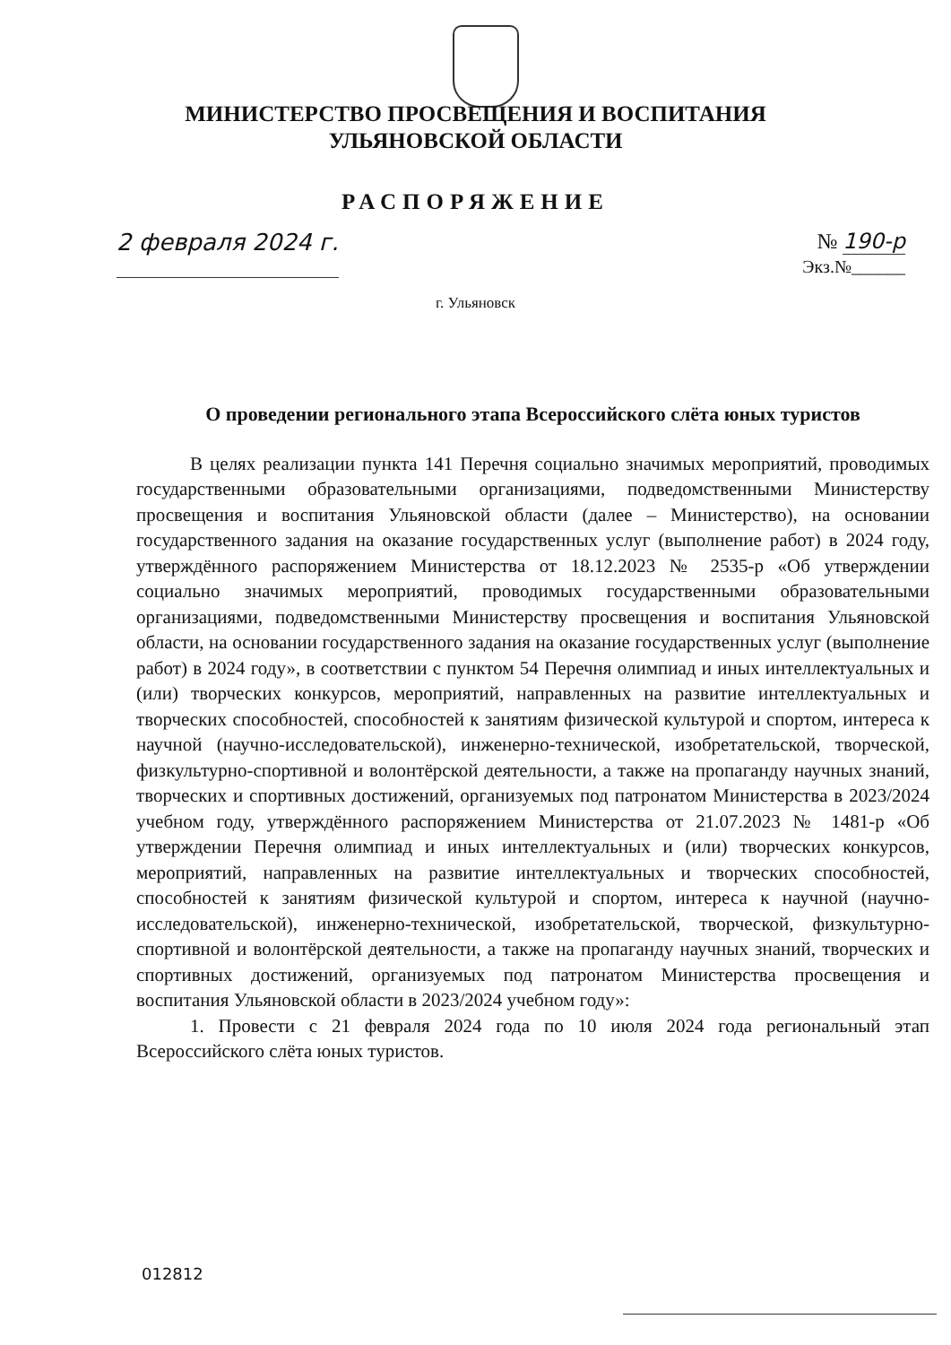МИНИСТЕРСТВО ПРОСВЕЩЕНИЯ И ВОСПИТАНИЯ
УЛЬЯНОВСКОЙ ОБЛАСТИ
РАСПОРЯЖЕНИЕ
2 февраля 2024 г. № 190-р
Экз.№______
г. Ульяновск
О проведении регионального этапа Всероссийского слёта юных туристов
В целях реализации пункта 141 Перечня социально значимых мероприятий, проводимых государственными образовательными организациями, подведомственными Министерству просвещения и воспитания Ульяновской области (далее – Министерство), на основании государственного задания на оказание государственных услуг (выполнение работ) в 2024 году, утверждённого распоряжением Министерства от 18.12.2023 № 2535-р «Об утверждении социально значимых мероприятий, проводимых государственными образовательными организациями, подведомственными Министерству просвещения и воспитания Ульяновской области, на основании государственного задания на оказание государственных услуг (выполнение работ) в 2024 году», в соответствии с пунктом 54 Перечня олимпиад и иных интеллектуальных и (или) творческих конкурсов, мероприятий, направленных на развитие интеллектуальных и творческих способностей, способностей к занятиям физической культурой и спортом, интереса к научной (научно-исследовательской), инженерно-технической, изобретательской, творческой, физкультурно-спортивной и волонтёрской деятельности, а также на пропаганду научных знаний, творческих и спортивных достижений, организуемых под патронатом Министерства в 2023/2024 учебном году, утверждённого распоряжением Министерства от 21.07.2023 № 1481-р «Об утверждении Перечня олимпиад и иных интеллектуальных и (или) творческих конкурсов, мероприятий, направленных на развитие интеллектуальных и творческих способностей, способностей к занятиям физической культурой и спортом, интереса к научной (научно-исследовательской), инженерно-технической, изобретательской, творческой, физкультурно-спортивной и волонтёрской деятельности, а также на пропаганду научных знаний, творческих и спортивных достижений, организуемых под патронатом Министерства просвещения и воспитания Ульяновской области в 2023/2024 учебном году»:
1. Провести с 21 февраля 2024 года по 10 июля 2024 года региональный этап Всероссийского слёта юных туристов.
012812